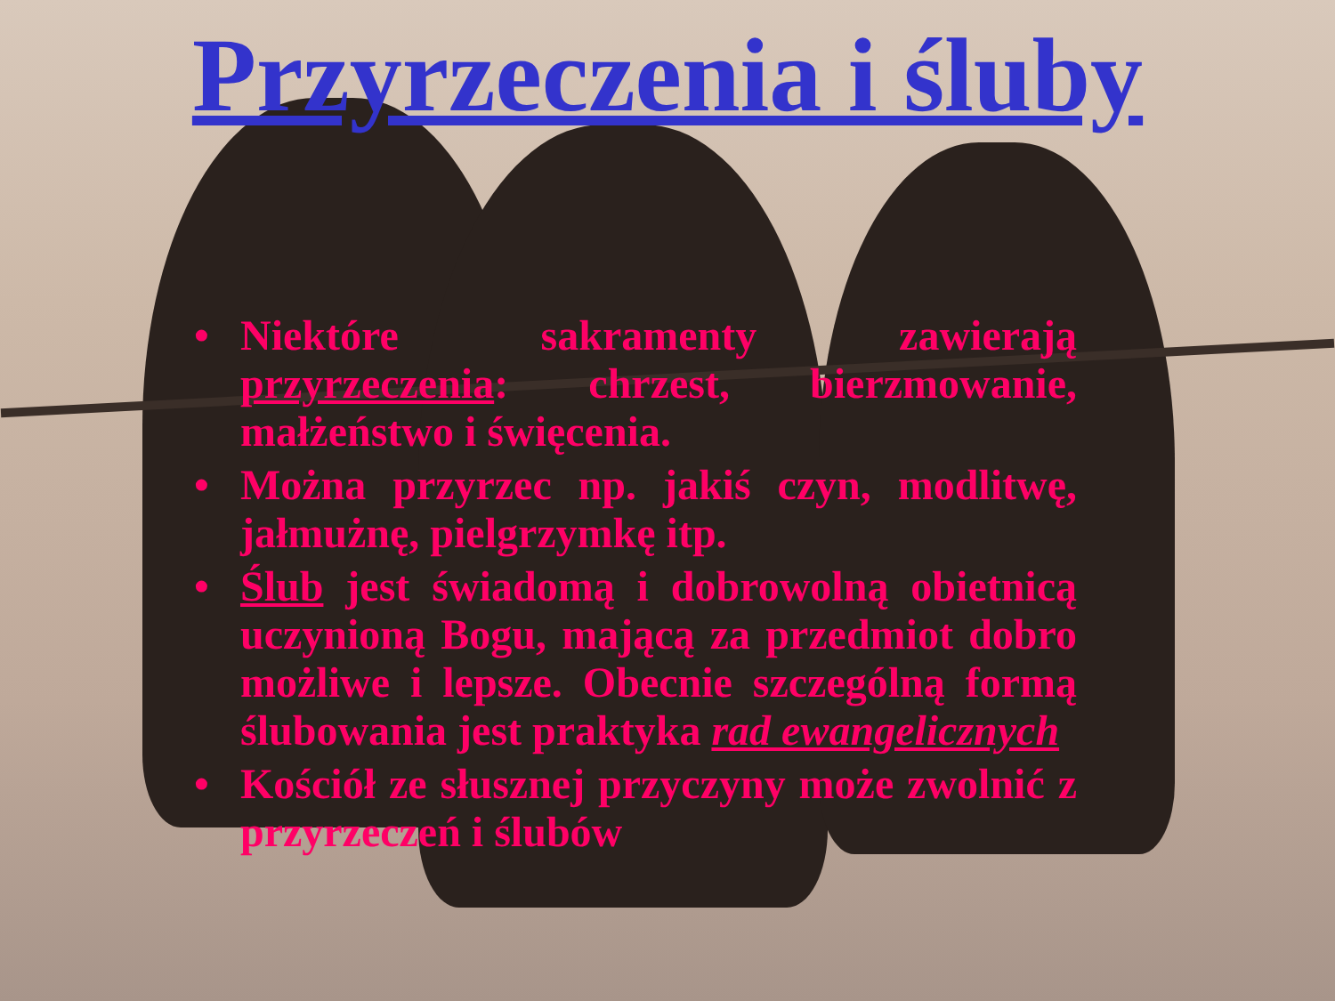Przyrzeczenia i śluby
• Niektóre sakramenty zawierają przyrzeczenia: chrzest, bierzmowanie, małżeństwo i święcenia.
• Można przyrzec np. jakiś czyn, modlitwę, jałmużnę, pielgrzymkę itp.
• Ślub jest świadomą i dobrowolną obietnicą uczynioną Bogu, mającą za przedmiot dobro możliwe i lepsze. Obecnie szczególną formą ślubowania jest praktyka rad ewangelicznych
• Kościół ze słusznej przyczyny może zwolnić z przyrzeczeń i ślubów